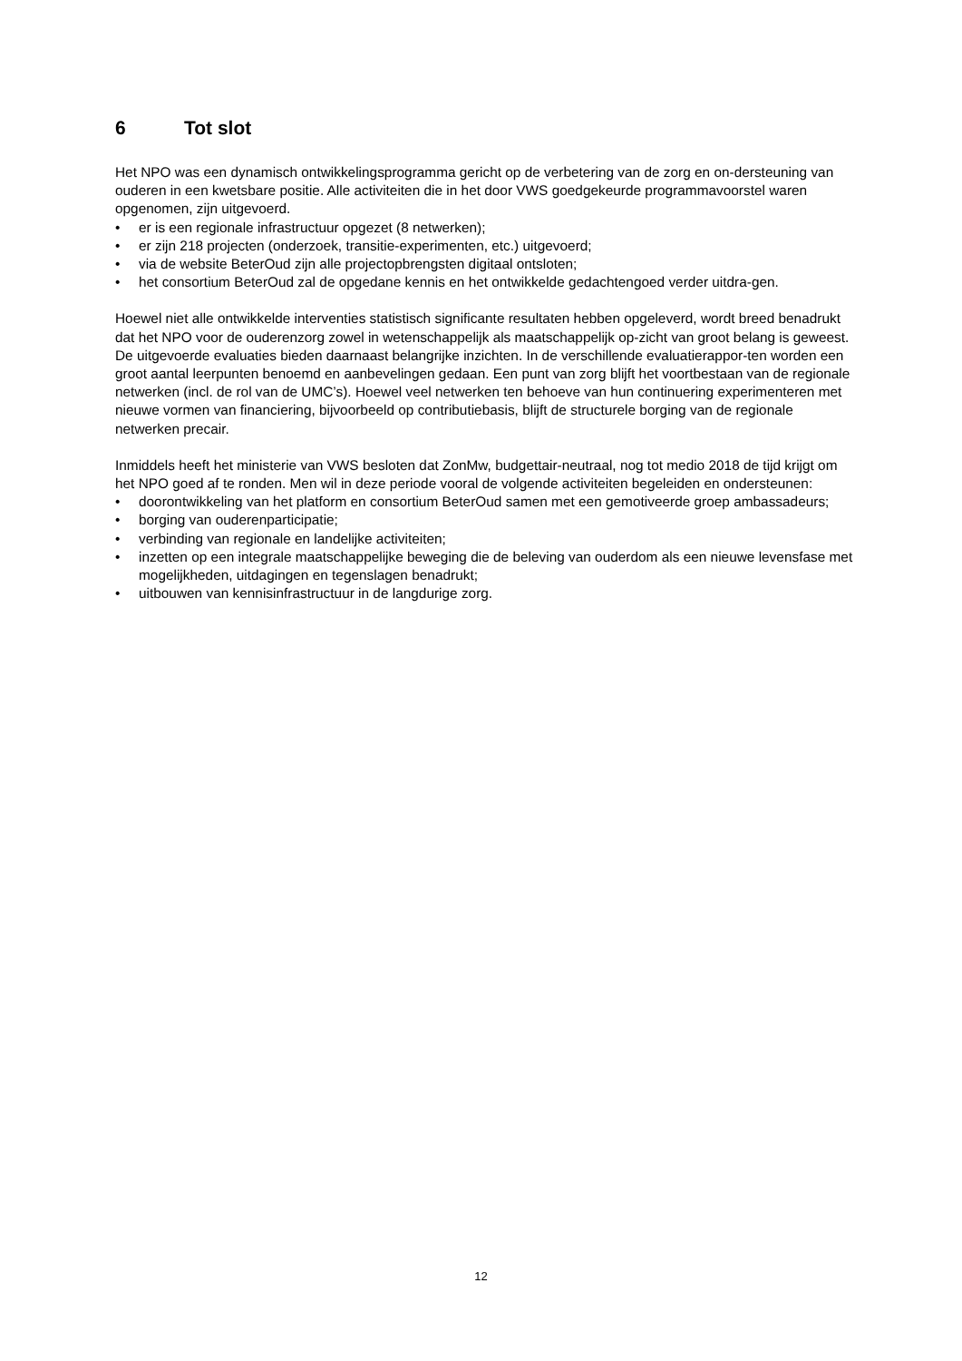6 Tot slot
Het NPO was een dynamisch ontwikkelingsprogramma gericht op de verbetering van de zorg en on-dersteuning van ouderen in een kwetsbare positie. Alle activiteiten die in het door VWS goedgekeurde programmavoorstel waren opgenomen, zijn uitgevoerd.
• er is een regionale infrastructuur opgezet (8 netwerken);
• er zijn 218 projecten (onderzoek, transitie-experimenten, etc.) uitgevoerd;
• via de website BeterOud zijn alle projectopbrengsten digitaal ontsloten;
• het consortium BeterOud zal de opgedane kennis en het ontwikkelde gedachtengoed verder uitdra-gen.
Hoewel niet alle ontwikkelde interventies statistisch significante resultaten hebben opgeleverd, wordt breed benadrukt dat het NPO voor de ouderenzorg zowel in wetenschappelijk als maatschappelijk op-zicht van groot belang is geweest.
De uitgevoerde evaluaties bieden daarnaast belangrijke inzichten. In de verschillende evaluatierappor-ten worden een groot aantal leerpunten benoemd en aanbevelingen gedaan. Een punt van zorg blijft het voortbestaan van de regionale netwerken (incl. de rol van de UMC’s). Hoewel veel netwerken ten behoeve van hun continuering experimenteren met nieuwe vormen van financiering, bijvoorbeeld op contributiebasis, blijft de structurele borging van de regionale netwerken precair.
Inmiddels heeft het ministerie van VWS besloten dat ZonMw, budgettair-neutraal, nog tot medio 2018 de tijd krijgt om het NPO goed af te ronden. Men wil in deze periode vooral de volgende activiteiten begeleiden en ondersteunen:
• doorontwikkeling van het platform en consortium BeterOud samen met een gemotiveerde groep ambassadeurs;
• borging van ouderenparticipatie;
• verbinding van regionale en landelijke activiteiten;
• inzetten op een integrale maatschappelijke beweging die de beleving van ouderdom als een nieuwe levensfase met mogelijkheden, uitdagingen en tegenslagen benadrukt;
• uitbouwen van kennisinfrastructuur in de langdurige zorg.
12